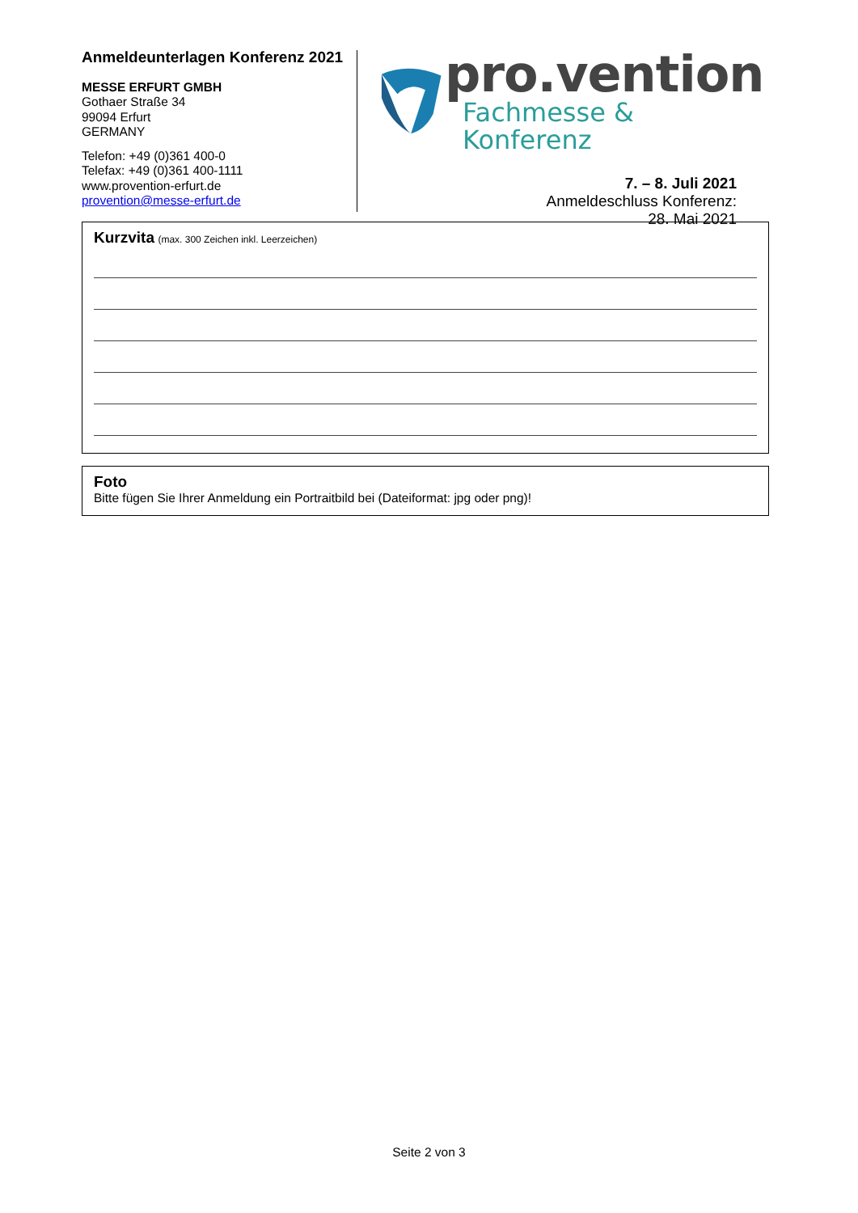Anmeldeunterlagen Konferenz 2021
MESSE ERFURT GMBH
Gothaer Straße 34
99094 Erfurt
GERMANY
Telefon: +49 (0)361 400-0
Telefax: +49 (0)361 400-1111
www.provention-erfurt.de
provention@messe-erfurt.de
pro.vention
Fachmesse & Konferenz
7. – 8. Juli 2021
Anmeldeschluss Konferenz:
28. Mai 2021
Kurzvita (max. 300 Zeichen inkl. Leerzeichen)
Foto
Bitte fügen Sie Ihrer Anmeldung ein Portraitbild bei (Dateiformat: jpg oder png)!
Seite 2 von 3